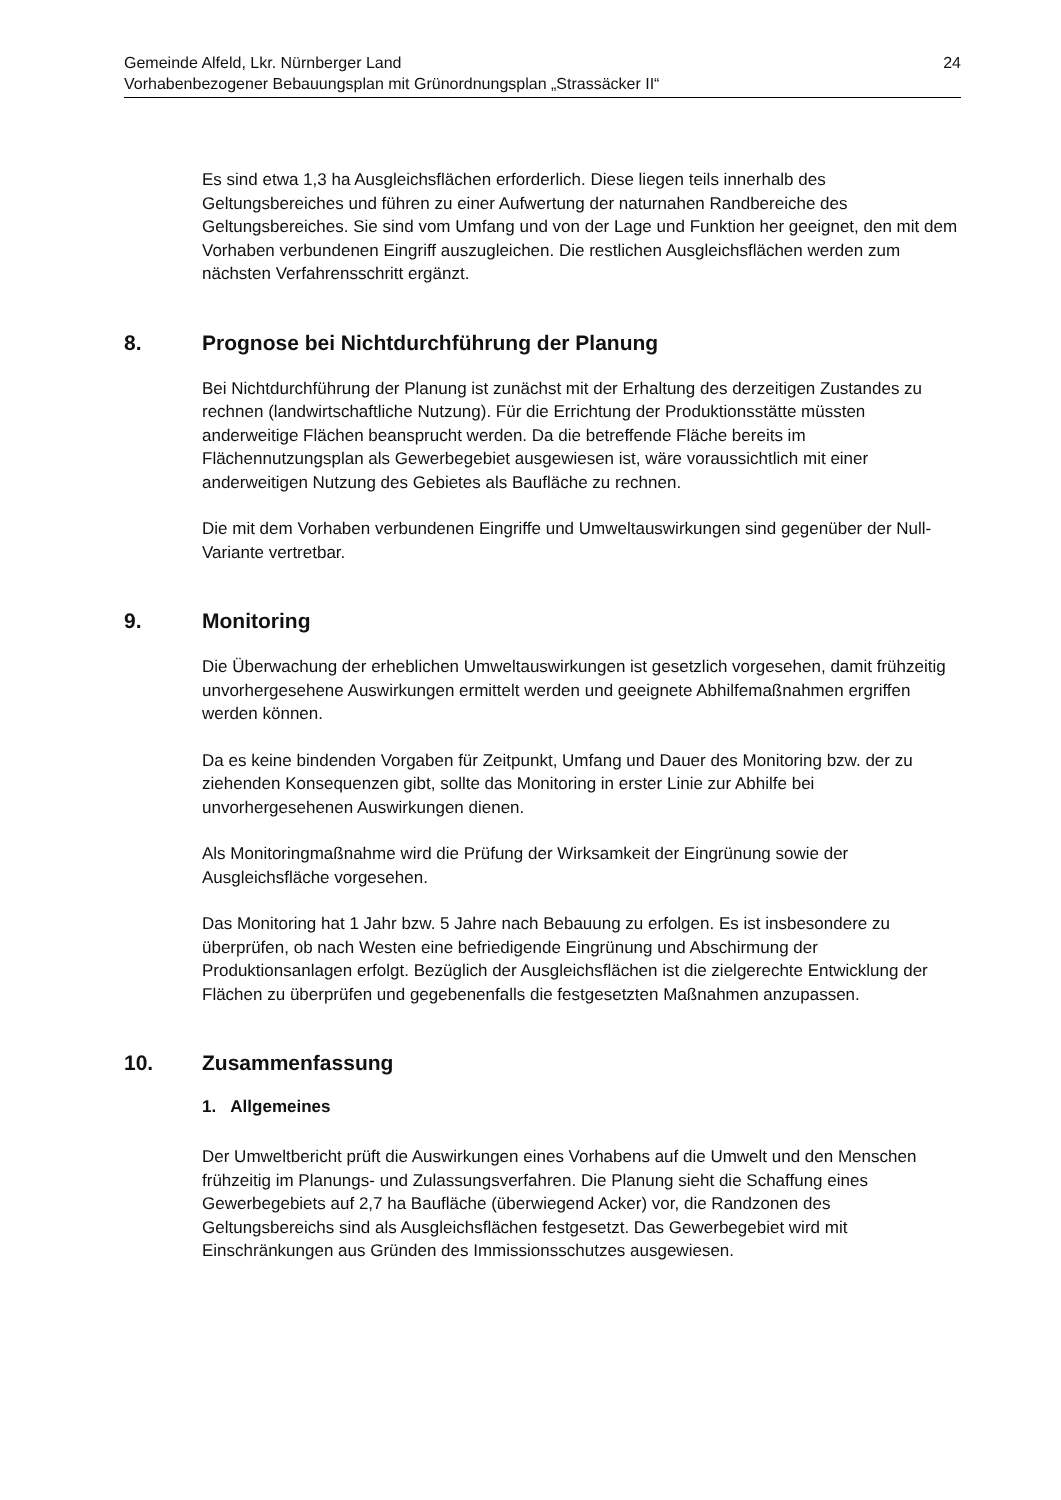Gemeinde Alfeld, Lkr. Nürnberger Land
Vorhabenbezogener Bebauungsplan mit Grünordnungsplan „Strassäcker II“
24
Es sind etwa 1,3 ha Ausgleichsflächen erforderlich. Diese liegen teils innerhalb des Geltungsbereiches und führen zu einer Aufwertung der naturnahen Randbereiche des Geltungsbereiches. Sie sind vom Umfang und von der Lage und Funktion her geeignet, den mit dem Vorhaben verbundenen Eingriff auszugleichen. Die restlichen Ausgleichsflächen werden zum nächsten Verfahrensschritt ergänzt.
8. Prognose bei Nichtdurchführung der Planung
Bei Nichtdurchführung der Planung ist zunächst mit der Erhaltung des derzeitigen Zustandes zu rechnen (landwirtschaftliche Nutzung). Für die Errichtung der Produktionsstätte müssten anderweitige Flächen beansprucht werden. Da die betreffende Fläche bereits im Flächennutzungsplan als Gewerbegebiet ausgewiesen ist, wäre voraussichtlich mit einer anderweitigen Nutzung des Gebietes als Baufläche zu rechnen.
Die mit dem Vorhaben verbundenen Eingriffe und Umweltauswirkungen sind gegenüber der Null-Variante vertretbar.
9. Monitoring
Die Überwachung der erheblichen Umweltauswirkungen ist gesetzlich vorgesehen, damit frühzeitig unvorhergesehene Auswirkungen ermittelt werden und geeignete Abhilfemaßnahmen ergriffen werden können.
Da es keine bindenden Vorgaben für Zeitpunkt, Umfang und Dauer des Monitoring bzw. der zu ziehenden Konsequenzen gibt, sollte das Monitoring in erster Linie zur Abhilfe bei unvorhergesehenen Auswirkungen dienen.
Als Monitoringmaßnahme wird die Prüfung der Wirksamkeit der Eingrünung sowie der Ausgleichsfläche vorgesehen.
Das Monitoring hat 1 Jahr bzw. 5 Jahre nach Bebauung zu erfolgen. Es ist insbesondere zu überprüfen, ob nach Westen eine befriedigende Eingrünung und Abschirmung der Produktionsanlagen erfolgt. Bezüglich der Ausgleichsflächen ist die zielgerechte Entwicklung der Flächen zu überprüfen und gegebenenfalls die festgesetzten Maßnahmen anzupassen.
10. Zusammenfassung
1. Allgemeines
Der Umweltbericht prüft die Auswirkungen eines Vorhabens auf die Umwelt und den Menschen frühzeitig im Planungs- und Zulassungsverfahren. Die Planung sieht die Schaffung eines Gewerbegebiets auf 2,7 ha Baufläche (überwiegend Acker) vor, die Randzonen des Geltungsbereichs sind als Ausgleichsflächen festgesetzt. Das Gewerbegebiet wird mit Einschränkungen aus Gründen des Immissionsschutzes ausgewiesen.